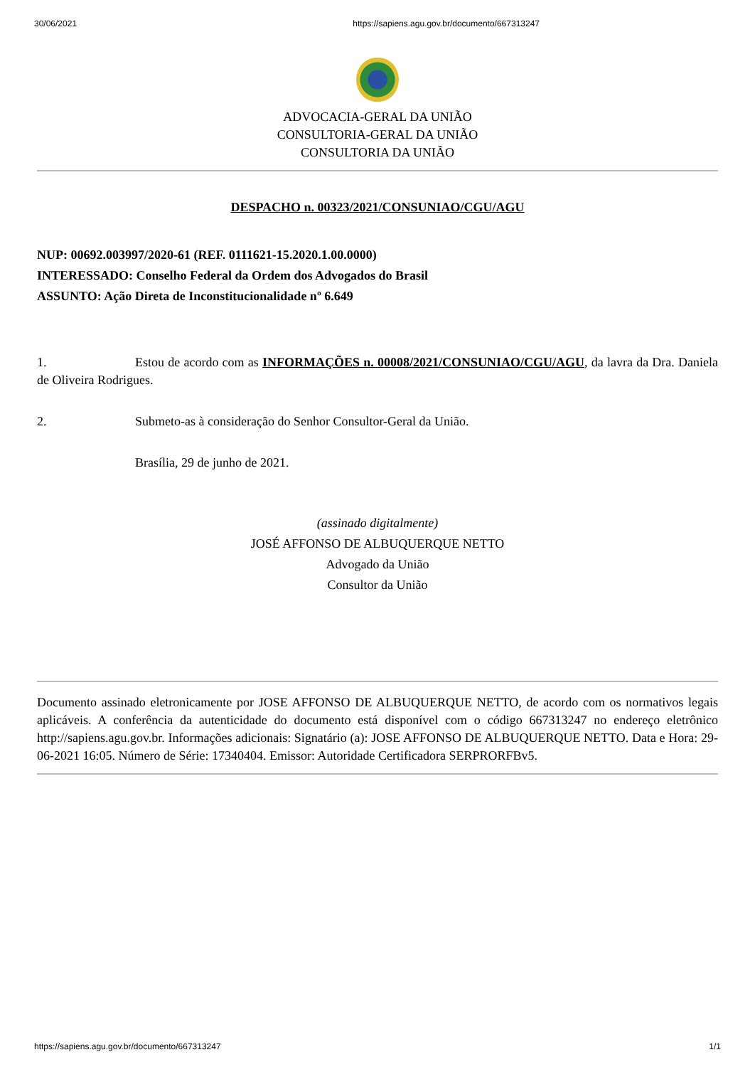30/06/2021 https://sapiens.agu.gov.br/documento/667313247
ADVOCACIA-GERAL DA UNIÃO
CONSULTORIA-GERAL DA UNIÃO
CONSULTORIA DA UNIÃO
DESPACHO n. 00323/2021/CONSUNIAO/CGU/AGU
NUP: 00692.003997/2020-61 (REF. 0111621-15.2020.1.00.0000)
INTERESSADO: Conselho Federal da Ordem dos Advogados do Brasil
ASSUNTO: Ação Direta de Inconstitucionalidade nº 6.649
1. Estou de acordo com as INFORMAÇÕES n. 00008/2021/CONSUNIAO/CGU/AGU, da lavra da Dra. Daniela de Oliveira Rodrigues.
2. Submeto-as à consideração do Senhor Consultor-Geral da União.
Brasília, 29 de junho de 2021.
(assinado digitalmente)
JOSÉ AFFONSO DE ALBUQUERQUE NETTO
Advogado da União
Consultor da União
Documento assinado eletronicamente por JOSE AFFONSO DE ALBUQUERQUE NETTO, de acordo com os normativos legais aplicáveis. A conferência da autenticidade do documento está disponível com o código 667313247 no endereço eletrônico http://sapiens.agu.gov.br. Informações adicionais: Signatário (a): JOSE AFFONSO DE ALBUQUERQUE NETTO. Data e Hora: 29-06-2021 16:05. Número de Série: 17340404. Emissor: Autoridade Certificadora SERPRORFBv5.
https://sapiens.agu.gov.br/documento/667313247 1/1